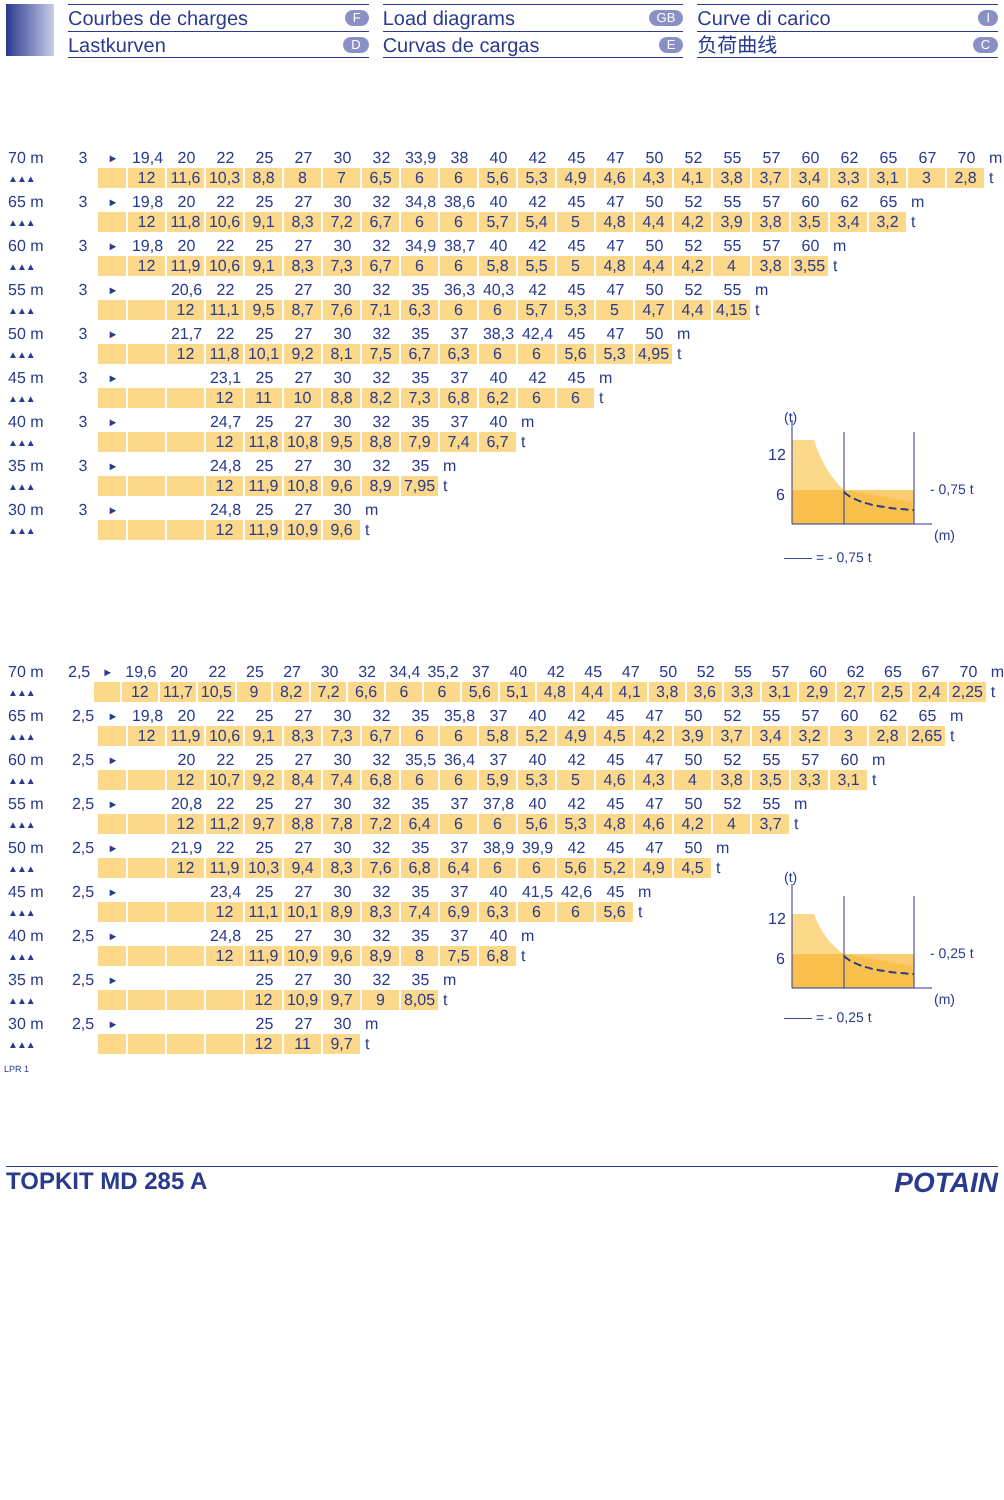Courbes de charges F
Lastkurven D
Load diagrams GB
Curvas de cargas E
Curve di carico I
负荷曲线 C
| 70 m | 3 | ► | 19,4 | 20 | 22 | 25 | 27 | 30 | 32 | 33,9 | 38 | 40 | 42 | 45 | 47 | 50 | 52 | 55 | 57 | 60 | 62 | 65 | 67 | 70 | m |
| ▲▲▲ | | | 12 | 11,6 | 10,3 | 8,8 | 8 | 7 | 6,5 | 6 | 6 | 5,6 | 5,3 | 4,9 | 4,6 | 4,3 | 4,1 | 3,8 | 3,7 | 3,4 | 3,3 | 3,1 | 3 | 2,8 | t |
| 65 m | 3 | ► | 19,8 | 20 | 22 | 25 | 27 | 30 | 32 | 34,8 | 38,6 | 40 | 42 | 45 | 47 | 50 | 52 | 55 | 57 | 60 | 62 | 65 | m |
| ▲▲▲ | | | 12 | 11,8 | 10,6 | 9,1 | 8,3 | 7,2 | 6,7 | 6 | 6 | 5,7 | 5,4 | 5 | 4,8 | 4,4 | 4,2 | 3,9 | 3,8 | 3,5 | 3,4 | 3,2 | t |
| 60 m | 3 | ► | 19,8 | 20 | 22 | 25 | 27 | 30 | 32 | 34,9 | 38,7 | 40 | 42 | 45 | 47 | 50 | 52 | 55 | 57 | 60 | m |
| ▲▲▲ | | | 12 | 11,9 | 10,6 | 9,1 | 8,3 | 7,3 | 6,7 | 6 | 6 | 5,8 | 5,5 | 5 | 4,8 | 4,4 | 4,2 | 4 | 3,8 | 3,55 | t |
| 55 m | 3 | ► | | 20,6 | 22 | 25 | 27 | 30 | 32 | 35 | 36,3 | 40,3 | 42 | 45 | 47 | 50 | 52 | 55 | m |
| ▲▲▲ | | | | 12 | 11,1 | 9,5 | 8,7 | 7,6 | 7,1 | 6,3 | 6 | 6 | 5,7 | 5,3 | 5 | 4,7 | 4,4 | 4,15 | t |
| 50 m | 3 | ► | | 21,7 | 22 | 25 | 27 | 30 | 32 | 35 | 37 | 38,3 | 42,4 | 45 | 47 | 50 | m |
| ▲▲▲ | | | | 12 | 11,8 | 10,1 | 9,2 | 8,1 | 7,5 | 6,7 | 6,3 | 6 | 6 | 5,6 | 5,3 | 4,95 | t |
| 45 m | 3 | ► | | | 23,1 | 25 | 27 | 30 | 32 | 35 | 37 | 40 | 42 | 45 | m |
| ▲▲▲ | | | | | 12 | 11 | 10 | 8,8 | 8,2 | 7,3 | 6,8 | 6,2 | 6 | 6 | t |
| 40 m | 3 | ► | | | 24,7 | 25 | 27 | 30 | 32 | 35 | 37 | 40 | m |
| ▲▲▲ | | | | | 12 | 11,8 | 10,8 | 9,5 | 8,8 | 7,9 | 7,4 | 6,7 | t |
| 35 m | 3 | ► | | | 24,8 | 25 | 27 | 30 | 32 | 35 | m |
| ▲▲▲ | | | | | 12 | 11,9 | 10,8 | 9,6 | 8,9 | 7,95 | t |
| 30 m | 3 | ► | | | 24,8 | 25 | 27 | 30 | m |
| ▲▲▲ | | | | | 12 | 11,9 | 10,9 | 9,6 | t |
(t)
12
6
- 0,75 t
(m)
—— = - 0,75 t
| 70 m | 2,5 | ► | 19,6 | 20 | 22 | 25 | 27 | 30 | 32 | 34,4 | 35,2 | 37 | 40 | 42 | 45 | 47 | 50 | 52 | 55 | 57 | 60 | 62 | 65 | 67 | 70 | m |
| ▲▲▲ | | | 12 | 11,7 | 10,5 | 9 | 8,2 | 7,2 | 6,6 | 6 | 6 | 5,6 | 5,1 | 4,8 | 4,4 | 4,1 | 3,8 | 3,6 | 3,3 | 3,1 | 2,9 | 2,7 | 2,5 | 2,4 | 2,25 | t |
| 65 m | 2,5 | ► | 19,8 | 20 | 22 | 25 | 27 | 30 | 32 | 35 | 35,8 | 37 | 40 | 42 | 45 | 47 | 50 | 52 | 55 | 57 | 60 | 62 | 65 | m |
| ▲▲▲ | | | 12 | 11,9 | 10,6 | 9,1 | 8,3 | 7,3 | 6,7 | 6 | 6 | 5,8 | 5,2 | 4,9 | 4,5 | 4,2 | 3,9 | 3,7 | 3,4 | 3,2 | 3 | 2,8 | 2,65 | t |
| 60 m | 2,5 | ► | | 20 | 22 | 25 | 27 | 30 | 32 | 35,5 | 36,4 | 37 | 40 | 42 | 45 | 47 | 50 | 52 | 55 | 57 | 60 | m |
| ▲▲▲ | | | | 12 | 10,7 | 9,2 | 8,4 | 7,4 | 6,8 | 6 | 6 | 5,9 | 5,3 | 5 | 4,6 | 4,3 | 4 | 3,8 | 3,5 | 3,3 | 3,1 | t |
| 55 m | 2,5 | ► | | 20,8 | 22 | 25 | 27 | 30 | 32 | 35 | 37 | 37,8 | 40 | 42 | 45 | 47 | 50 | 52 | 55 | m |
| ▲▲▲ | | | | 12 | 11,2 | 9,7 | 8,8 | 7,8 | 7,2 | 6,4 | 6 | 6 | 5,6 | 5,3 | 4,8 | 4,6 | 4,2 | 4 | 3,7 | t |
| 50 m | 2,5 | ► | | 21,9 | 22 | 25 | 27 | 30 | 32 | 35 | 37 | 38,9 | 39,9 | 42 | 45 | 47 | 50 | m |
| ▲▲▲ | | | | 12 | 11,9 | 10,3 | 9,4 | 8,3 | 7,6 | 6,8 | 6,4 | 6 | 6 | 5,6 | 5,2 | 4,9 | 4,5 | t |
| 45 m | 2,5 | ► | | | 23,4 | 25 | 27 | 30 | 32 | 35 | 37 | 40 | 41,5 | 42,6 | 45 | m |
| ▲▲▲ | | | | | 12 | 11,1 | 10,1 | 8,9 | 8,3 | 7,4 | 6,9 | 6,3 | 6 | 6 | 5,6 | t |
| 40 m | 2,5 | ► | | | 24,8 | 25 | 27 | 30 | 32 | 35 | 37 | 40 | m |
| ▲▲▲ | | | | | 12 | 11,9 | 10,9 | 9,6 | 8,9 | 8 | 7,5 | 6,8 | t |
| 35 m | 2,5 | ► | | | | 25 | 27 | 30 | 32 | 35 | m |
| ▲▲▲ | | | | | | 12 | 10,9 | 9,7 | 9 | 8,05 | t |
| 30 m | 2,5 | ► | | | | 25 | 27 | 30 | m |
| ▲▲▲ | | | | | | 12 | 11 | 9,7 | t |
LPR 1
(t)
12
6
- 0,25 t
(m)
—— = - 0,25 t
TOPKIT MD 285 A POTAIN